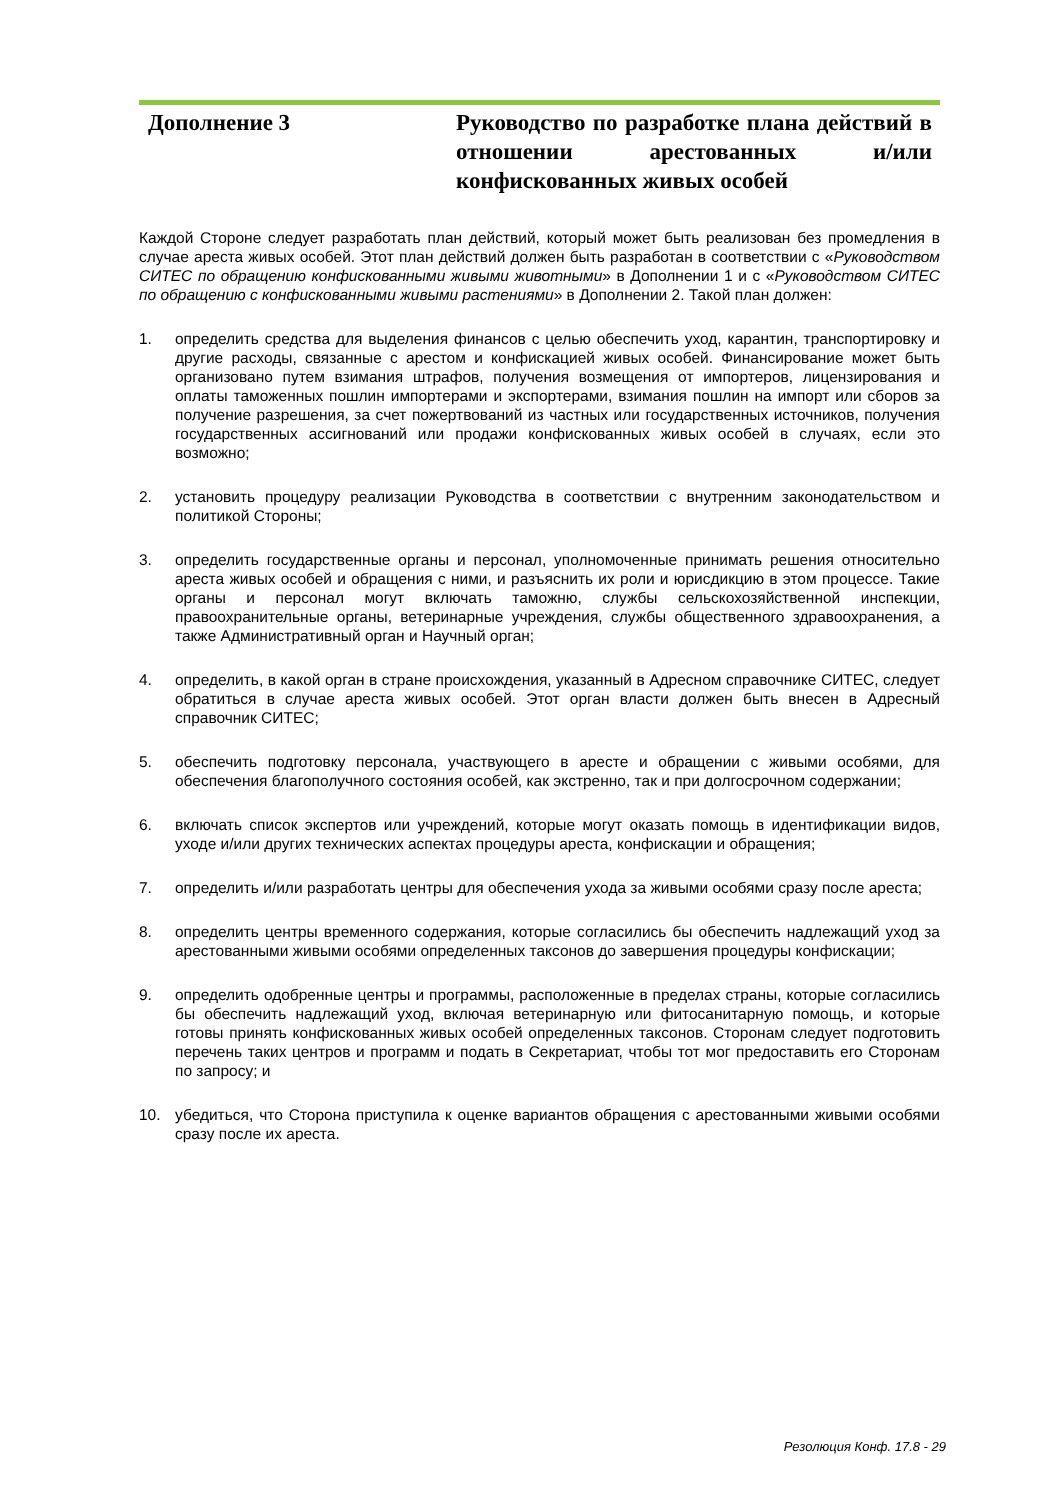Дополнение 3 Руководство по разработке плана действий в отношении арестованных и/или конфискованных живых особей
Каждой Стороне следует разработать план действий, который может быть реализован без промедления в случае ареста живых особей. Этот план действий должен быть разработан в соответствии с «Руководством СИТЕС по обращению конфискованными живыми животными» в Дополнении 1 и с «Руководством СИТЕС по обращению с конфискованными живыми растениями» в Дополнении 2. Такой план должен:
1. определить средства для выделения финансов с целью обеспечить уход, карантин, транспортировку и другие расходы, связанные с арестом и конфискацией живых особей. Финансирование может быть организовано путем взимания штрафов, получения возмещения от импортеров, лицензирования и оплаты таможенных пошлин импортерами и экспортерами, взимания пошлин на импорт или сборов за получение разрешения, за счет пожертвований из частных или государственных источников, получения государственных ассигнований или продажи конфискованных живых особей в случаях, если это возможно;
2. установить процедуру реализации Руководства в соответствии с внутренним законодательством и политикой Стороны;
3. определить государственные органы и персонал, уполномоченные принимать решения относительно ареста живых особей и обращения с ними, и разъяснить их роли и юрисдикцию в этом процессе. Такие органы и персонал могут включать таможню, службы сельскохозяйственной инспекции, правоохранительные органы, ветеринарные учреждения, службы общественного здравоохранения, а также Административный орган и Научный орган;
4. определить, в какой орган в стране происхождения, указанный в Адресном справочнике СИТЕС, следует обратиться в случае ареста живых особей. Этот орган власти должен быть внесен в Адресный справочник СИТЕС;
5. обеспечить подготовку персонала, участвующего в аресте и обращении с живыми особями, для обеспечения благополучного состояния особей, как экстренно, так и при долгосрочном содержании;
6. включать список экспертов или учреждений, которые могут оказать помощь в идентификации видов, уходе и/или других технических аспектах процедуры ареста, конфискации и обращения;
7. определить и/или разработать центры для обеспечения ухода за живыми особями сразу после ареста;
8. определить центры временного содержания, которые согласились бы обеспечить надлежащий уход за арестованными живыми особями определенных таксонов до завершения процедуры конфискации;
9. определить одобренные центры и программы, расположенные в пределах страны, которые согласились бы обеспечить надлежащий уход, включая ветеринарную или фитосанитарную помощь, и которые готовы принять конфискованных живых особей определенных таксонов. Сторонам следует подготовить перечень таких центров и программ и подать в Секретариат, чтобы тот мог предоставить его Сторонам по запросу; и
10. убедиться, что Сторона приступила к оценке вариантов обращения с арестованными живыми особями сразу после их ареста.
Резолюция Конф. 17.8 - 29